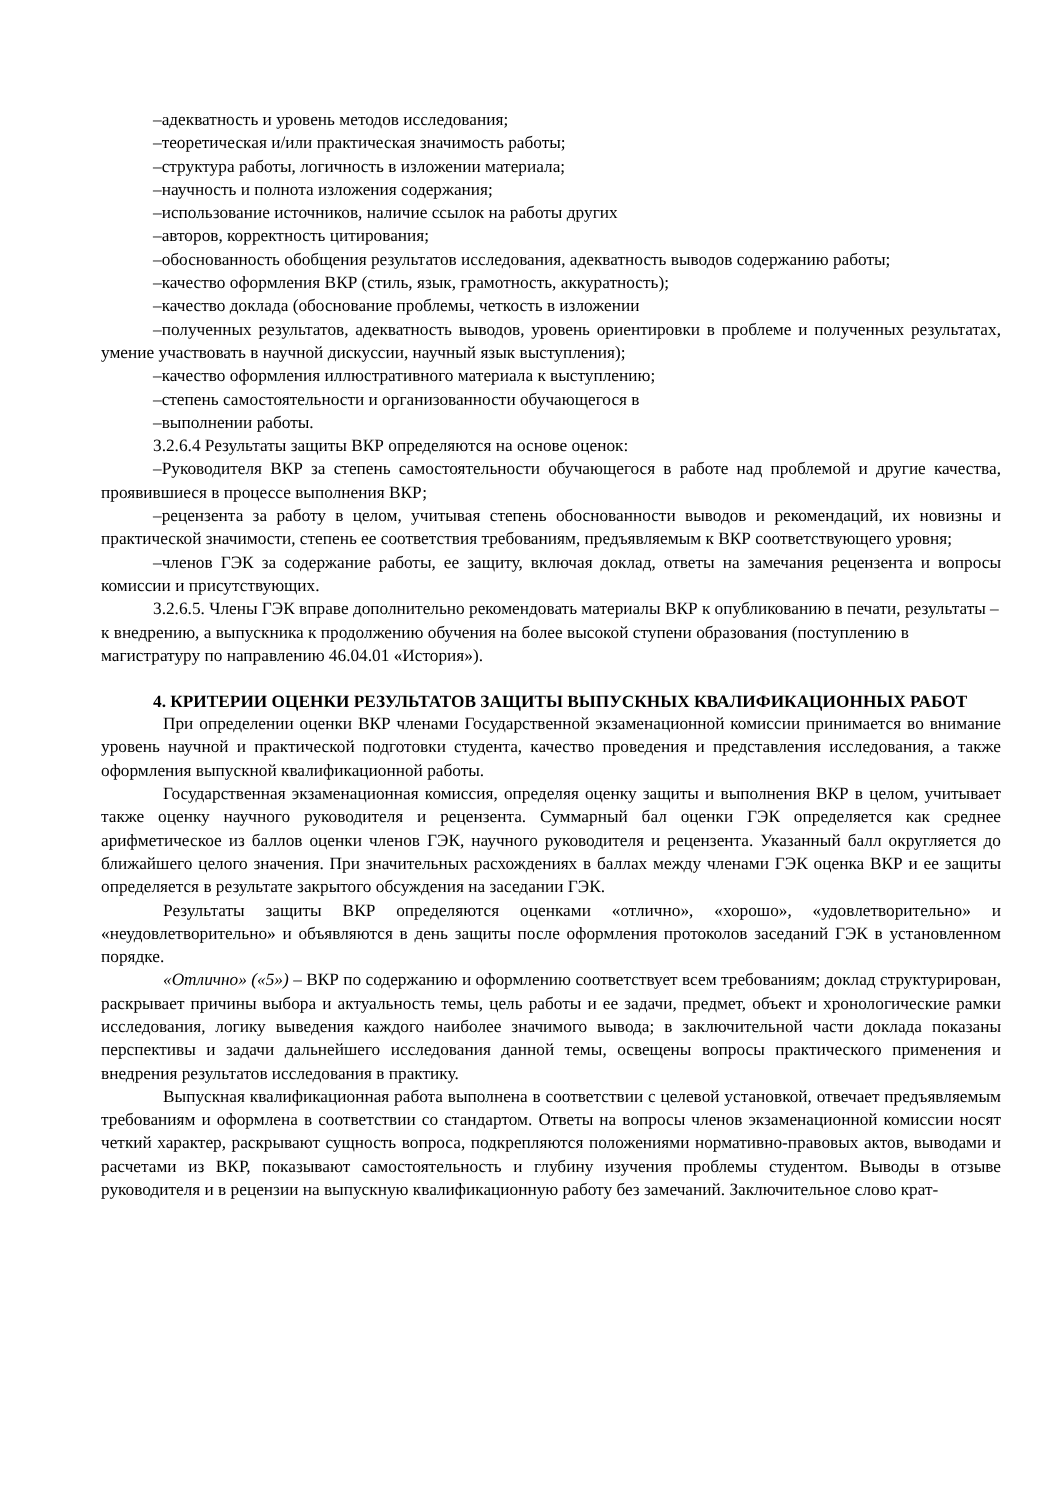–адекватность и уровень методов исследования;
–теоретическая и/или практическая значимость работы;
–структура работы, логичность в изложении материала;
–научность и полнота изложения содержания;
–использование источников, наличие ссылок на работы других
–авторов, корректность цитирования;
–обоснованность обобщения результатов исследования, адекватность выводов содержанию работы;
–качество оформления ВКР (стиль, язык, грамотность, аккуратность);
–качество доклада (обоснование проблемы, четкость в изложении
–полученных результатов, адекватность выводов, уровень ориентировки в проблеме и полученных результатах, умение участвовать в научной дискуссии, научный язык выступления);
–качество оформления иллюстративного материала к выступлению;
–степень самостоятельности и организованности обучающегося в
–выполнении работы.
3.2.6.4 Результаты защиты ВКР определяются на основе оценок:
–Руководителя ВКР за степень самостоятельности обучающегося в работе над проблемой и другие качества, проявившиеся в процессе выполнения ВКР;
–рецензента за работу в целом, учитывая степень обоснованности выводов и рекомендаций, их новизны и практической значимости, степень ее соответствия требованиям, предъявляемым к ВКР соответствующего уровня;
–членов ГЭК за содержание работы, ее защиту, включая доклад, ответы на замечания рецензента и вопросы комиссии и присутствующих.
3.2.6.5. Члены ГЭК вправе дополнительно рекомендовать материалы ВКР к опубликованию в печати, результаты – к внедрению, а выпускника к продолжению обучения на более высокой ступени образования (поступлению в магистратуру по направлению 46.04.01 «История»).
4. КРИТЕРИИ ОЦЕНКИ РЕЗУЛЬТАТОВ ЗАЩИТЫ ВЫПУСКНЫХ КВАЛИФИКАЦИОННЫХ РАБОТ
При определении оценки ВКР членами Государственной экзаменационной комиссии принимается во внимание уровень научной и практической подготовки студента, качество проведения и представления исследования, а также оформления выпускной квалификационной работы.
Государственная экзаменационная комиссия, определяя оценку защиты и выполнения ВКР в целом, учитывает также оценку научного руководителя и рецензента. Суммарный бал оценки ГЭК определяется как среднее арифметическое из баллов оценки членов ГЭК, научного руководителя и рецензента. Указанный балл округляется до ближайшего целого значения. При значительных расхождениях в баллах между членами ГЭК оценка ВКР и ее защиты определяется в результате закрытого обсуждения на заседании ГЭК.
Результаты защиты ВКР определяются оценками «отлично», «хорошо», «удовлетворительно» и «неудовлетворительно» и объявляются в день защиты после оформления протоколов заседаний ГЭК в установленном порядке.
«Отлично» («5») – ВКР по содержанию и оформлению соответствует всем требованиям; доклад структурирован, раскрывает причины выбора и актуальность темы, цель работы и ее задачи, предмет, объект и хронологические рамки исследования, логику выведения каждого наиболее значимого вывода; в заключительной части доклада показаны перспективы и задачи дальнейшего исследования данной темы, освещены вопросы практического применения и внедрения результатов исследования в практику.
Выпускная квалификационная работа выполнена в соответствии с целевой установкой, отвечает предъявляемым требованиям и оформлена в соответствии со стандартом. Ответы на вопросы членов экзаменационной комиссии носят четкий характер, раскрывают сущность вопроса, подкрепляются положениями нормативно-правовых актов, выводами и расчетами из ВКР, показывают самостоятельность и глубину изучения проблемы студентом. Выводы в отзыве руководителя и в рецензии на выпускную квалификационную работу без замечаний. Заключительное слово крат-